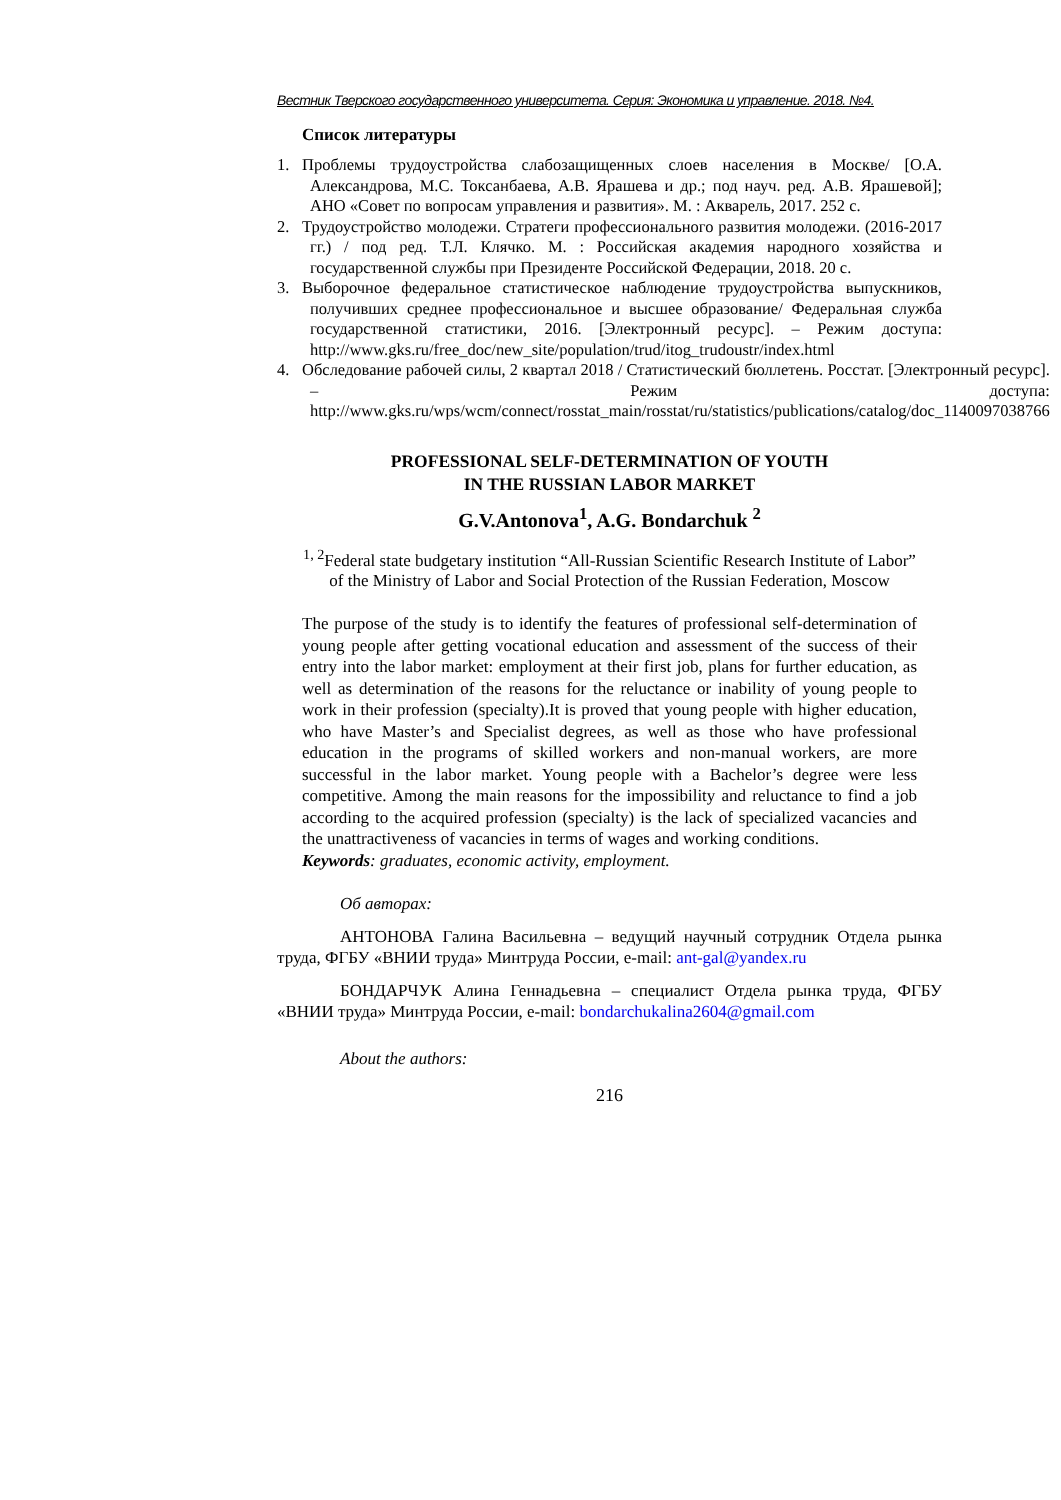Вестник Тверского государственного университета. Серия: Экономика и управление. 2018. №4.
Список литературы
1. Проблемы трудоустройства слабозащищенных слоев населения в Москве/ [О.А. Александрова, М.С. Токсанбаева, А.В. Ярашева и др.; под науч. ред. А.В. Ярашевой]; АНО «Совет по вопросам управления и развития». М. : Акварель, 2017. 252 с.
2. Трудоустройство молодежи. Стратеги профессионального развития молодежи. (2016-2017 гг.) / под ред. Т.Л. Клячко. М. : Российская академия народного хозяйства и государственной службы при Президенте Российской Федерации, 2018. 20 с.
3. Выборочное федеральное статистическое наблюдение трудоустройства выпускников, получивших среднее профессиональное и высшее образование/ Федеральная служба государственной статистики, 2016. [Электронный ресурс]. – Режим доступа: http://www.gks.ru/free_doc/new_site/population/trud/itog_trudoustr/index.html
4. Обследование рабочей силы, 2 квартал 2018 / Статистический бюллетень. Росстат. [Электронный ресурс]. – Режим доступа: http://www.gks.ru/wps/wcm/connect/rosstat_main/rosstat/ru/statistics/publications/catalog/doc_1140097038766
PROFESSIONAL SELF-DETERMINATION OF YOUTH
IN THE RUSSIAN LABOR MARKET
G.V.Antonova<sup>1</sup>, A.G. Bondarchuk <sup>2</sup>
<sup>1, 2</sup>Federal state budgetary institution “All-Russian Scientific Research Institute of Labor” of the Ministry of Labor and Social Protection of the Russian Federation, Moscow
The purpose of the study is to identify the features of professional self-determination of young people after getting vocational education and assessment of the success of their entry into the labor market: employment at their first job, plans for further education, as well as determination of the reasons for the reluctance or inability of young people to work in their profession (specialty).It is proved that young people with higher education, who have Master’s and Specialist degrees, as well as those who have professional education in the programs of skilled workers and non-manual workers, are more successful in the labor market. Young people with a Bachelor’s degree were less competitive. Among the main reasons for the impossibility and reluctance to find a job according to the acquired profession (specialty) is the lack of specialized vacancies and the unattractiveness of vacancies in terms of wages and working conditions.
Keywords: graduates, economic activity, employment.
Об авторах:
АНТОНОВА Галина Васильевна – ведущий научный сотрудник Отдела рынка труда, ФГБУ «ВНИИ труда» Минтруда России, e-mail: ant-gal@yandex.ru
БОНДАРЧУК Алина Геннадьевна – специалист Отдела рынка труда, ФГБУ «ВНИИ труда» Минтруда России, e-mail: bondarchukalina2604@gmail.com
About the authors:
216